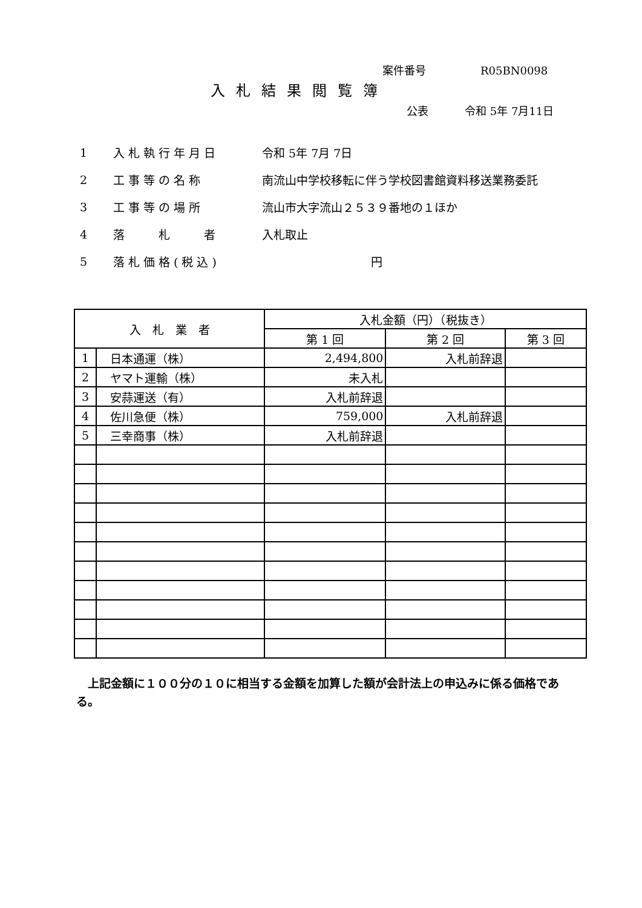案件番号 R05BN0098
入札結果閲覧簿
公表 令和 5年 7月11日
1 入札執行年月日 令和 5年 7月 7日
2 工事等の名称 南流山中学校移転に伴う学校図書館資料移送業務委託
3 工事等の場所 流山市大字流山２５３９番地の１ほか
4 落　　札　　者 入札取止
5 落札価格(税込) 円
| 入 札 業 者 | | 入札金額（円）（税抜き） | | |
| --- | --- | --- | --- | --- |
| | | 第 1 回 | 第 2 回 | 第 3 回 |
| 1 | 日本通運（株） | 2,494,800 | 入札前辞退 | |
| 2 | ヤマト運輸（株） | 未入札 | | |
| 3 | 安蒜運送（有） | 入札前辞退 | | |
| 4 | 佐川急便（株） | 759,000 | 入札前辞退 | |
| 5 | 三幸商事（株） | 入札前辞退 | | |
　上記金額に１００分の１０に相当する金額を加算した額が会計法上の申込みに係る価格である。